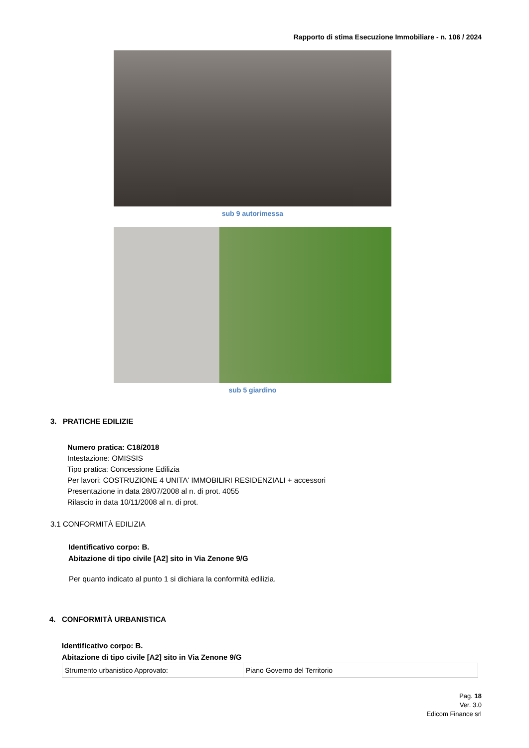Rapporto di stima Esecuzione Immobiliare - n. 106 / 2024
sub 9 autorimessa
sub 5 giardino
3. PRATICHE EDILIZIE
Numero pratica: C18/2018
Intestazione: OMISSIS
Tipo pratica: Concessione Edilizia
Per lavori: COSTRUZIONE 4 UNITA' IMMOBILIRI RESIDENZIALI + accessori
Presentazione in data 28/07/2008 al n. di prot. 4055
Rilascio in data 10/11/2008 al n. di prot.
3.1 CONFORMITÀ EDILIZIA
Identificativo corpo: B.
Abitazione di tipo civile [A2] sito in Via Zenone 9/G
Per quanto indicato al punto 1 si dichiara la conformità edilizia.
4. CONFORMITÀ URBANISTICA
Identificativo corpo: B.
Abitazione di tipo civile [A2] sito in Via Zenone 9/G
| Strumento urbanistico Approvato: | Piano Governo del Territorio |
Pag. 18
Ver. 3.0
Edicom Finance srl